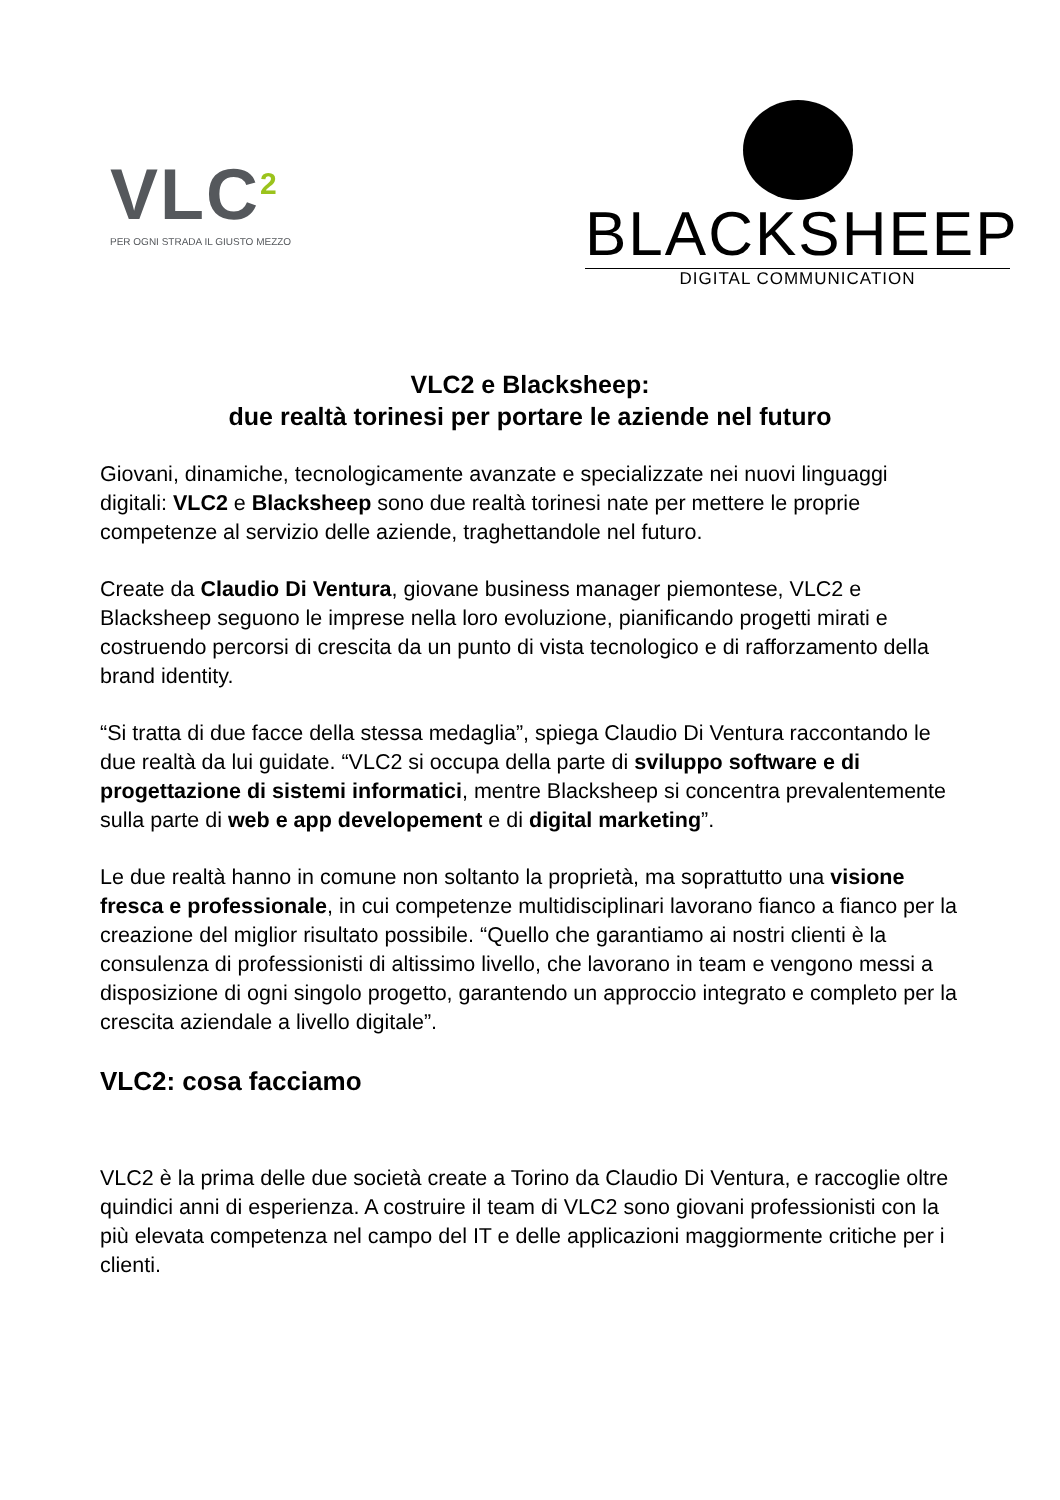VLC<sup>2</sup>
PER OGNI STRADA IL GIUSTO MEZZO
BLACKSHEEP
DIGITAL COMMUNICATION
VLC2 e Blacksheep:
due realtà torinesi per portare le aziende nel futuro
Giovani, dinamiche, tecnologicamente avanzate e specializzate nei nuovi linguaggi digitali: VLC2 e Blacksheep sono due realtà torinesi nate per mettere le proprie competenze al servizio delle aziende, traghettandole nel futuro.
Create da Claudio Di Ventura, giovane business manager piemontese, VLC2 e Blacksheep seguono le imprese nella loro evoluzione, pianificando progetti mirati e costruendo percorsi di crescita da un punto di vista tecnologico e di rafforzamento della brand identity.
“Si tratta di due facce della stessa medaglia”, spiega Claudio Di Ventura raccontando le due realtà da lui guidate. “VLC2 si occupa della parte di sviluppo software e di progettazione di sistemi informatici, mentre Blacksheep si concentra prevalentemente sulla parte di web e app developement e di digital marketing”.
Le due realtà hanno in comune non soltanto la proprietà, ma soprattutto una visione fresca e professionale, in cui competenze multidisciplinari lavorano fianco a fianco per la creazione del miglior risultato possibile. “Quello che garantiamo ai nostri clienti è la consulenza di professionisti di altissimo livello, che lavorano in team e vengono messi a disposizione di ogni singolo progetto, garantendo un approccio integrato e completo per la crescita aziendale a livello digitale”.
VLC2: cosa facciamo
VLC2 è la prima delle due società create a Torino da Claudio Di Ventura, e raccoglie oltre quindici anni di esperienza. A costruire il team di VLC2 sono giovani professionisti con la più elevata competenza nel campo del IT e delle applicazioni maggiormente critiche per i clienti.